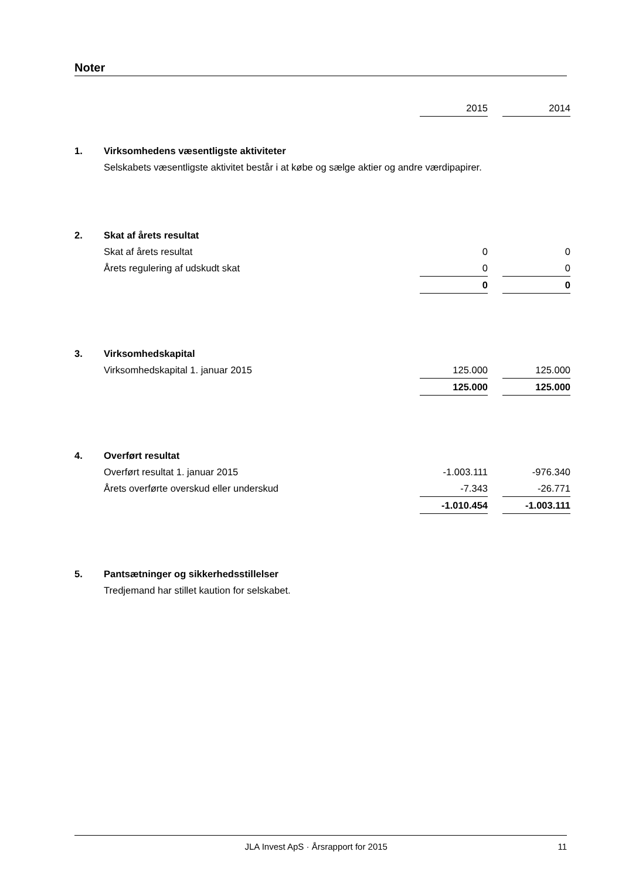Noter
| | | 2015 | | 2014 |
| 1. | Virksomhedens væsentligste aktiviteter | | | |
| | Selskabets væsentligste aktivitet består i at købe og sælge aktier og andre værdipapirer. | | | |
| 2. | Skat af årets resultat | | | |
| | Skat af årets resultat | 0 | | 0 |
| | Årets regulering af udskudt skat | 0 | | 0 |
| | | 0 | | 0 |
| 3. | Virksomhedskapital | | | |
| | Virksomhedskapital 1. januar 2015 | 125.000 | | 125.000 |
| | | 125.000 | | 125.000 |
| 4. | Overført resultat | | | |
| | Overført resultat 1. januar 2015 | -1.003.111 | | -976.340 |
| | Årets overførte overskud eller underskud | -7.343 | | -26.771 |
| | | -1.010.454 | | -1.003.111 |
| 5. | Pantsætninger og sikkerhedsstillelser | | | |
| | Tredjemand har stillet kaution for selskabet. | | | |
JLA Invest ApS · Årsrapport for 2015 11